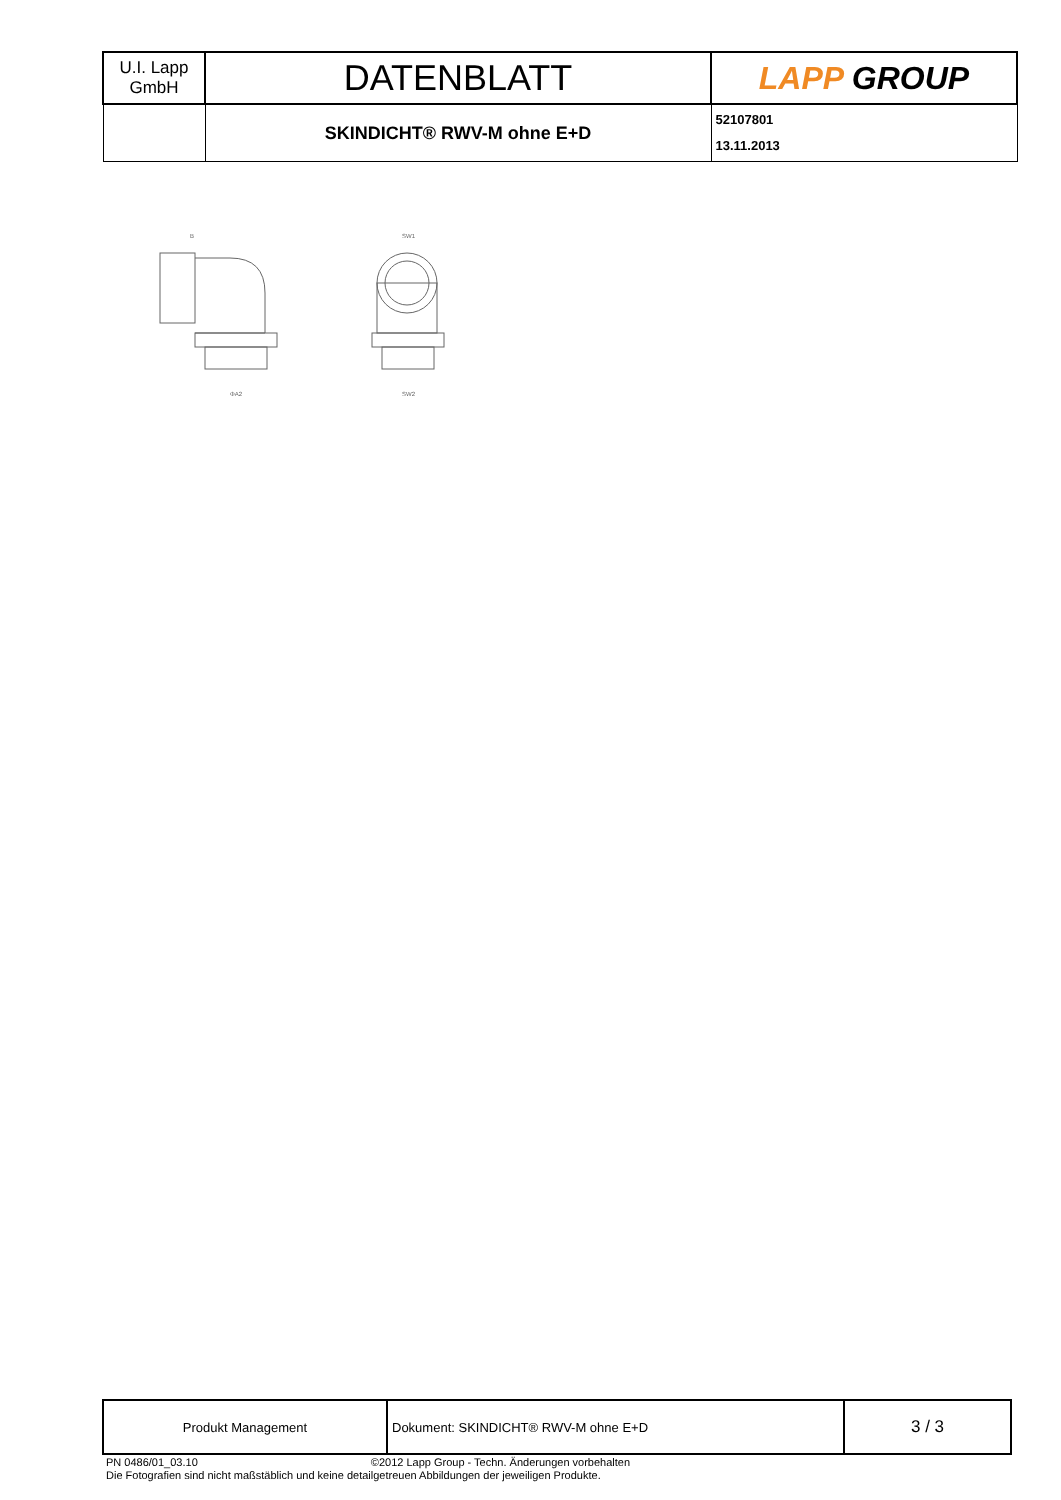| U.I. Lapp GmbH | DATENBLATT | LAPP GROUP |
| | SKINDICHT® RWV-M ohne E+D | 52107801 13.11.2013 |
B
ΦA2
SW1
SW2
| Produkt Management | Dokument: SKINDICHT® RWV-M ohne E+D | 3 / 3 |
PN 0486/01_03.10 ©2012 Lapp Group - Techn. Änderungen vorbehalten
Die Fotografien sind nicht maßstäblich und keine detailgetreuen Abbildungen der jeweiligen Produkte.